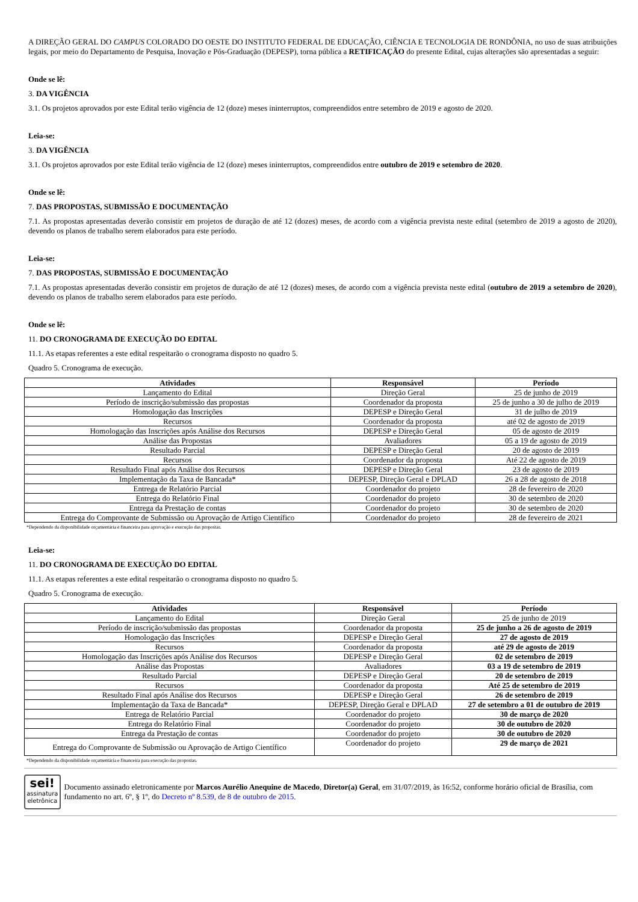A DIREÇÃO GERAL DO CAMPUS COLORADO DO OESTE DO INSTITUTO FEDERAL DE EDUCAÇÃO, CIÊNCIA E TECNOLOGIA DE RONDÔNIA, no uso de suas atribuições legais, por meio do Departamento de Pesquisa, Inovação e Pós-Graduação (DEPESP), torna pública a RETIFICAÇÃO do presente Edital, cujas alterações são apresentadas a seguir:
Onde se lê:
3. DA VIGÊNCIA
3.1. Os projetos aprovados por este Edital terão vigência de 12 (doze) meses ininterruptos, compreendidos entre setembro de 2019 e agosto de 2020.
Leia-se:
3. DA VIGÊNCIA
3.1. Os projetos aprovados por este Edital terão vigência de 12 (doze) meses ininterruptos, compreendidos entre outubro de 2019 e setembro de 2020.
Onde se lê:
7. DAS PROPOSTAS, SUBMISSÃO E DOCUMENTAÇÃO
7.1. As propostas apresentadas deverão consistir em projetos de duração de até 12 (dozes) meses, de acordo com a vigência prevista neste edital (setembro de 2019 a agosto de 2020), devendo os planos de trabalho serem elaborados para este período.
Leia-se:
7. DAS PROPOSTAS, SUBMISSÃO E DOCUMENTAÇÃO
7.1. As propostas apresentadas deverão consistir em projetos de duração de até 12 (dozes) meses, de acordo com a vigência prevista neste edital (outubro de 2019 a setembro de 2020), devendo os planos de trabalho serem elaborados para este período.
Onde se lê:
11. DO CRONOGRAMA DE EXECUÇÃO DO EDITAL
11.1. As etapas referentes a este edital respeitarão o cronograma disposto no quadro 5.
Quadro 5. Cronograma de execução.
| Atividades | Responsável | Período |
| --- | --- | --- |
| Lançamento do Edital | Direção Geral | 25 de junho de 2019 |
| Período de inscrição/submissão das propostas | Coordenador da proposta | 25 de junho a 30 de julho de 2019 |
| Homologação das Inscrições | DEPESP e Direção Geral | 31 de julho de 2019 |
| Recursos | Coordenador da proposta | até 02 de agosto de 2019 |
| Homologação das Inscrições após Análise dos Recursos | DEPESP e Direção Geral | 05 de agosto de 2019 |
| Análise das Propostas | Avaliadores | 05 a 19 de agosto de 2019 |
| Resultado Parcial | DEPESP e Direção Geral | 20 de agosto de 2019 |
| Recursos | Coordenador da proposta | Até 22 de agosto de 2019 |
| Resultado Final após Análise dos Recursos | DEPESP e Direção Geral | 23 de agosto de 2019 |
| Implementação da Taxa de Bancada* | DEPESP, Direção Geral e DPLAD | 26 a 28 de agosto de 2018 |
| Entrega de Relatório Parcial | Coordenador do projeto | 28 de fevereiro de 2020 |
| Entrega do Relatório Final | Coordenador do projeto | 30 de setembro de 2020 |
| Entrega da Prestação de contas | Coordenador do projeto | 30 de setembro de 2020 |
| Entrega do Comprovante de Submissão ou Aprovação de Artigo Científico | Coordenador do projeto | 28 de fevereiro de 2021 |
*Dependendo da disponibilidade orçamentária e financeira para aprovação e execução das propostas.
Leia-se:
11. DO CRONOGRAMA DE EXECUÇÃO DO EDITAL
11.1. As etapas referentes a este edital respeitarão o cronograma disposto no quadro 5.
Quadro 5. Cronograma de execução.
| Atividades | Responsável | Período |
| --- | --- | --- |
| Lançamento do Edital | Direção Geral | 25 de junho de 2019 |
| Período de inscrição/submissão das propostas | Coordenador da proposta | 25 de junho a 26 de agosto de 2019 |
| Homologação das Inscrições | DEPESP e Direção Geral | 27 de agosto de 2019 |
| Recursos | Coordenador da proposta | até 29 de agosto de 2019 |
| Homologação das Inscrições após Análise dos Recursos | DEPESP e Direção Geral | 02 de setembro de 2019 |
| Análise das Propostas | Avaliadores | 03 a 19 de setembro de 2019 |
| Resultado Parcial | DEPESP e Direção Geral | 20 de setembro de 2019 |
| Recursos | Coordenador da proposta | Até 25 de setembro de 2019 |
| Resultado Final após Análise dos Recursos | DEPESP e Direção Geral | 26 de setembro de 2019 |
| Implementação da Taxa de Bancada* | DEPESP, Direção Geral e DPLAD | 27 de setembro a 01 de outubro de 2019 |
| Entrega de Relatório Parcial | Coordenador do projeto | 30 de março de 2020 |
| Entrega do Relatório Final | Coordenador do projeto | 30 de outubro de 2020 |
| Entrega da Prestação de contas | Coordenador do projeto | 30 de outubro de 2020 |
| Entrega do Comprovante de Submissão ou Aprovação de Artigo Científico | Coordenador do projeto | 29 de março de 2021 |
*Dependendo da disponibilidade orçamentária e financeira para execução das propostas.
sei!
assinatura
eletrônica
Documento assinado eletronicamente por Marcos Aurélio Anequine de Macedo, Diretor(a) Geral, em 31/07/2019, às 16:52, conforme horário oficial de Brasília, com fundamento no art. 6º, § 1º, do Decreto nº 8.539, de 8 de outubro de 2015.